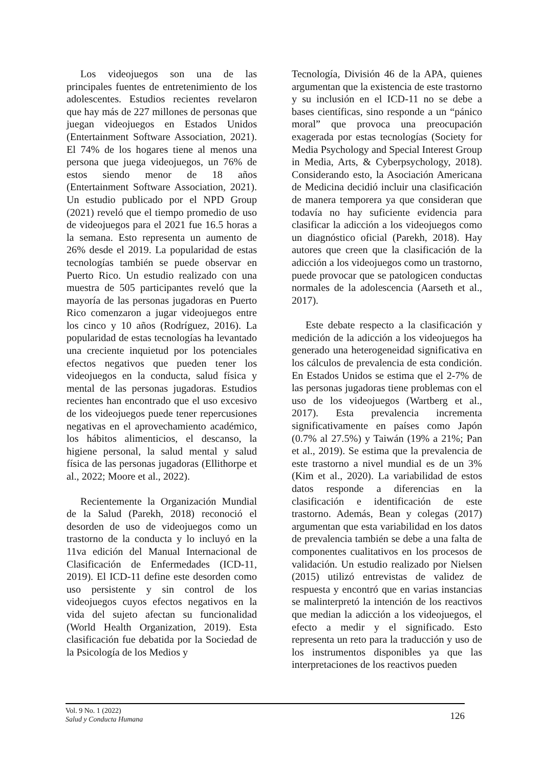Los videojuegos son una de las principales fuentes de entretenimiento de los adolescentes. Estudios recientes revelaron que hay más de 227 millones de personas que juegan videojuegos en Estados Unidos (Entertainment Software Association, 2021). El 74% de los hogares tiene al menos una persona que juega videojuegos, un 76% de estos siendo menor de 18 años (Entertainment Software Association, 2021). Un estudio publicado por el NPD Group (2021) reveló que el tiempo promedio de uso de videojuegos para el 2021 fue 16.5 horas a la semana. Esto representa un aumento de 26% desde el 2019. La popularidad de estas tecnologías también se puede observar en Puerto Rico. Un estudio realizado con una muestra de 505 participantes reveló que la mayoría de las personas jugadoras en Puerto Rico comenzaron a jugar videojuegos entre los cinco y 10 años (Rodríguez, 2016). La popularidad de estas tecnologías ha levantado una creciente inquietud por los potenciales efectos negativos que pueden tener los videojuegos en la conducta, salud física y mental de las personas jugadoras. Estudios recientes han encontrado que el uso excesivo de los videojuegos puede tener repercusiones negativas en el aprovechamiento académico, los hábitos alimenticios, el descanso, la higiene personal, la salud mental y salud física de las personas jugadoras (Ellithorpe et al., 2022; Moore et al., 2022).
Recientemente la Organización Mundial de la Salud (Parekh, 2018) reconoció el desorden de uso de videojuegos como un trastorno de la conducta y lo incluyó en la 11va edición del Manual Internacional de Clasificación de Enfermedades (ICD-11, 2019). El ICD-11 define este desorden como uso persistente y sin control de los videojuegos cuyos efectos negativos en la vida del sujeto afectan su funcionalidad (World Health Organization, 2019). Esta clasificación fue debatida por la Sociedad de la Psicología de los Medios y
Tecnología, División 46 de la APA, quienes argumentan que la existencia de este trastorno y su inclusión en el ICD-11 no se debe a bases científicas, sino responde a un “pánico moral” que provoca una preocupación exagerada por estas tecnologías (Society for Media Psychology and Special Interest Group in Media, Arts, & Cyberpsychology, 2018). Considerando esto, la Asociación Americana de Medicina decidió incluir una clasificación de manera temporera ya que consideran que todavía no hay suficiente evidencia para clasificar la adicción a los videojuegos como un diagnóstico oficial (Parekh, 2018). Hay autores que creen que la clasificación de la adicción a los videojuegos como un trastorno, puede provocar que se patologicen conductas normales de la adolescencia (Aarseth et al., 2017).
Este debate respecto a la clasificación y medición de la adicción a los videojuegos ha generado una heterogeneidad significativa en los cálculos de prevalencia de esta condición. En Estados Unidos se estima que el 2-7% de las personas jugadoras tiene problemas con el uso de los videojuegos (Wartberg et al., 2017). Esta prevalencia incrementa significativamente en países como Japón (0.7% al 27.5%) y Taiwán (19% a 21%; Pan et al., 2019). Se estima que la prevalencia de este trastorno a nivel mundial es de un 3% (Kim et al., 2020). La variabilidad de estos datos responde a diferencias en la clasificación e identificación de este trastorno. Además, Bean y colegas (2017) argumentan que esta variabilidad en los datos de prevalencia también se debe a una falta de componentes cualitativos en los procesos de validación. Un estudio realizado por Nielsen (2015) utilizó entrevistas de validez de respuesta y encontró que en varias instancias se malinterpretó la intención de los reactivos que median la adicción a los videojuegos, el efecto a medir y el significado. Esto representa un reto para la traducción y uso de los instrumentos disponibles ya que las interpretaciones de los reactivos pueden
Vol. 9 No. 1 (2022)
Salud y Conducta Humana
126